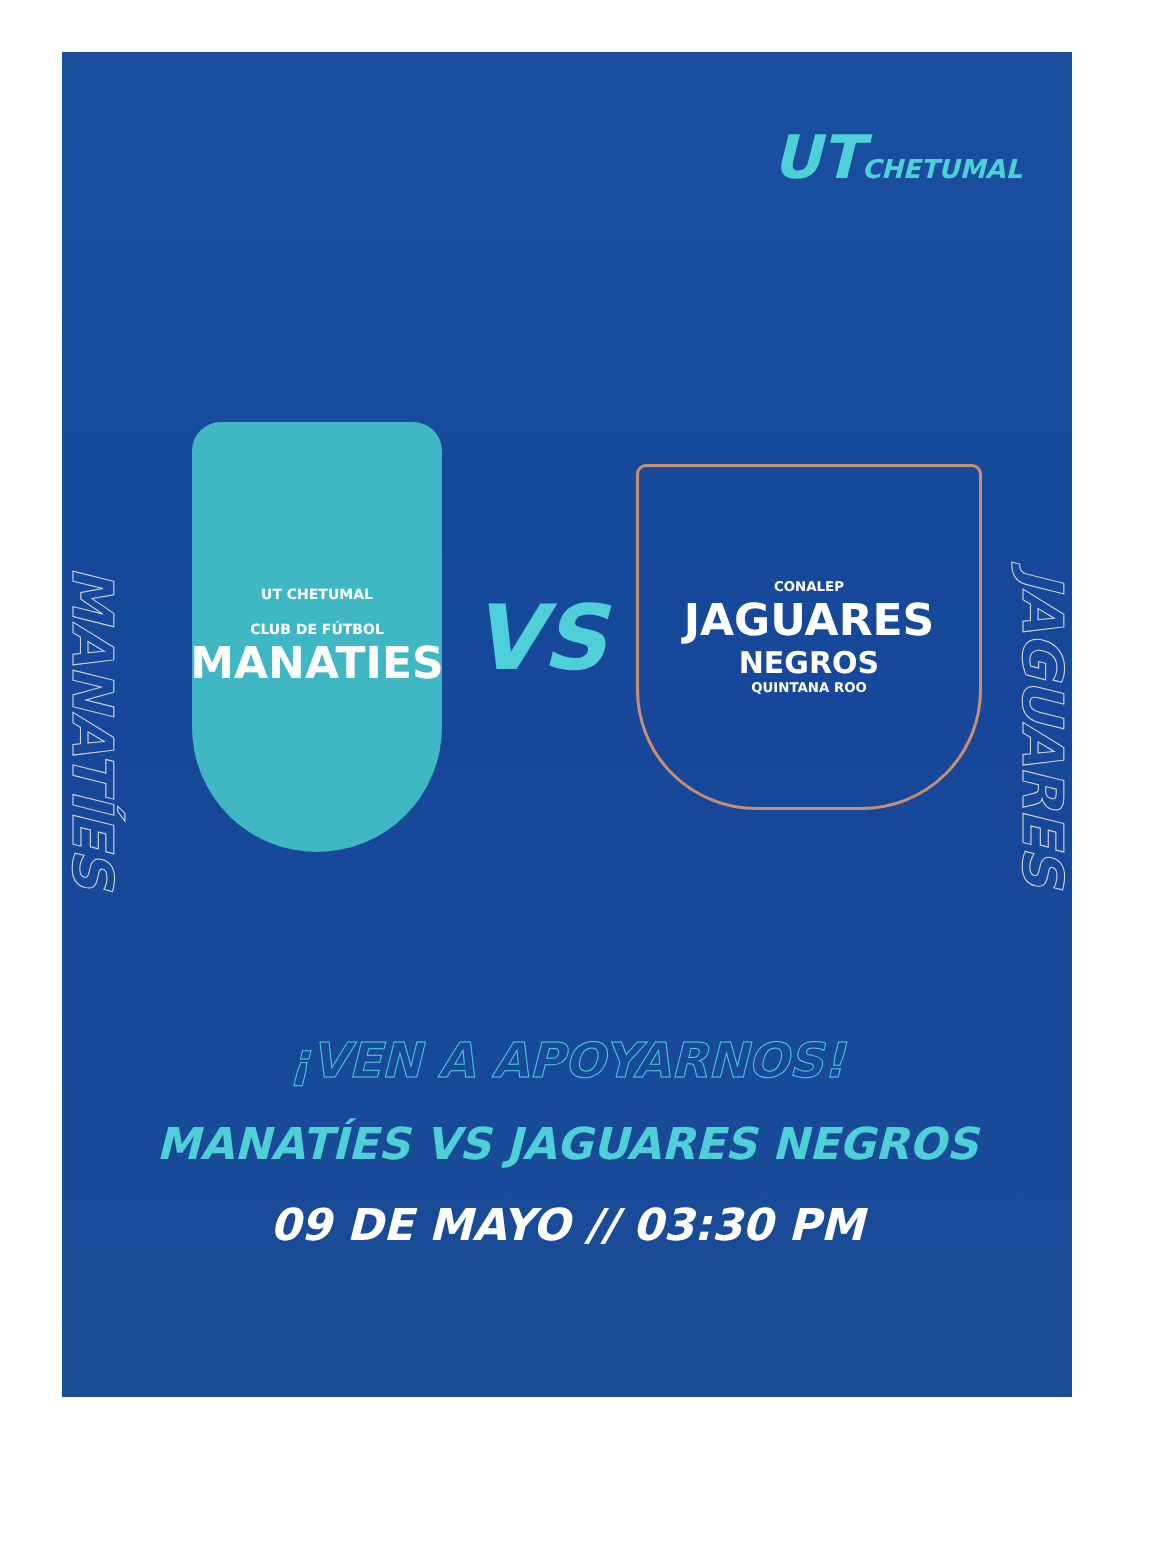UTCHETUMAL
MANATÍES
JAGUARES
UT CHETUMAL
CLUB DE FÚTBOL
MANATIES
VS
CONALEP
JAGUARES
NEGROS
QUINTANA ROO
¡VEN A APOYARNOS!
MANATÍES VS JAGUARES NEGROS
09 DE MAYO // 03:30 PM